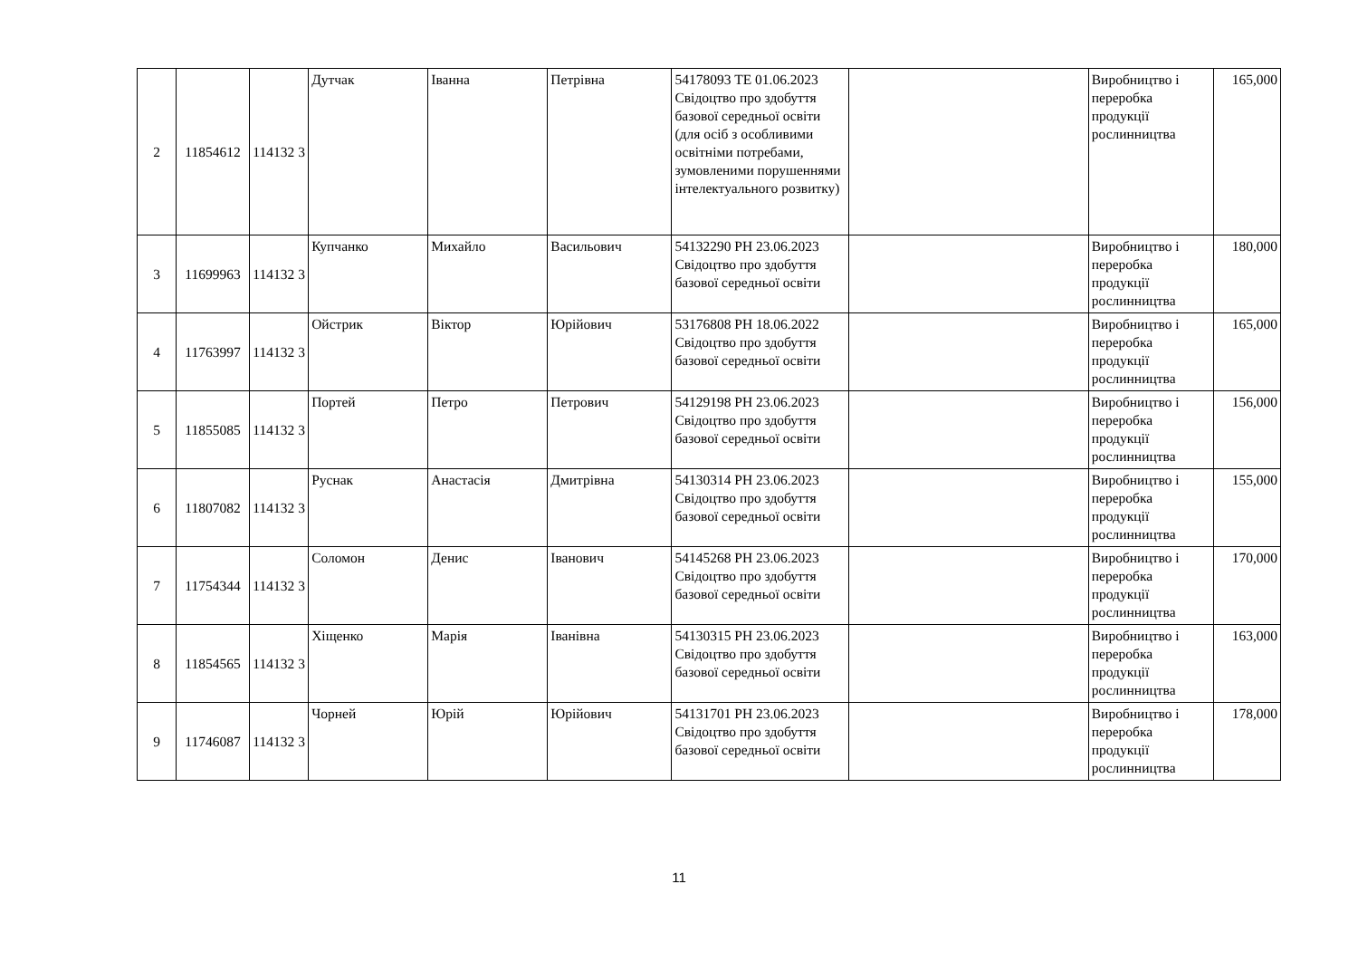| 2 | 11854612 | 114132 3 | Дутчак | Іванна | Петрівна | 54178093 ТЕ 01.06.2023 Свідоцтво про здобуття базової середньої освіти (для осіб з особливими освітніми потребами, зумовленими порушеннями інтелектуального розвитку) | | Виробництво і переробка продукції рослинництва | 165,000 |
| 3 | 11699963 | 114132 3 | Купчанко | Михайло | Васильович | 54132290 РН 23.06.2023 Свідоцтво про здобуття базової середньої освіти | | Виробництво і переробка продукції рослинництва | 180,000 |
| 4 | 11763997 | 114132 3 | Ойстрик | Віктор | Юрійович | 53176808 РН 18.06.2022 Свідоцтво про здобуття базової середньої освіти | | Виробництво і переробка продукції рослинництва | 165,000 |
| 5 | 11855085 | 114132 3 | Портей | Петро | Петрович | 54129198 РН 23.06.2023 Свідоцтво про здобуття базової середньої освіти | | Виробництво і переробка продукції рослинництва | 156,000 |
| 6 | 11807082 | 114132 3 | Руснак | Анастасія | Дмитрівна | 54130314 РН 23.06.2023 Свідоцтво про здобуття базової середньої освіти | | Виробництво і переробка продукції рослинництва | 155,000 |
| 7 | 11754344 | 114132 3 | Соломон | Денис | Іванович | 54145268 РН 23.06.2023 Свідоцтво про здобуття базової середньої освіти | | Виробництво і переробка продукції рослинництва | 170,000 |
| 8 | 11854565 | 114132 3 | Хіщенко | Марія | Іванівна | 54130315 РН 23.06.2023 Свідоцтво про здобуття базової середньої освіти | | Виробництво і переробка продукції рослинництва | 163,000 |
| 9 | 11746087 | 114132 3 | Чорней | Юрій | Юрійович | 54131701 РН 23.06.2023 Свідоцтво про здобуття базової середньої освіти | | Виробництво і переробка продукції рослинництва | 178,000 |
11